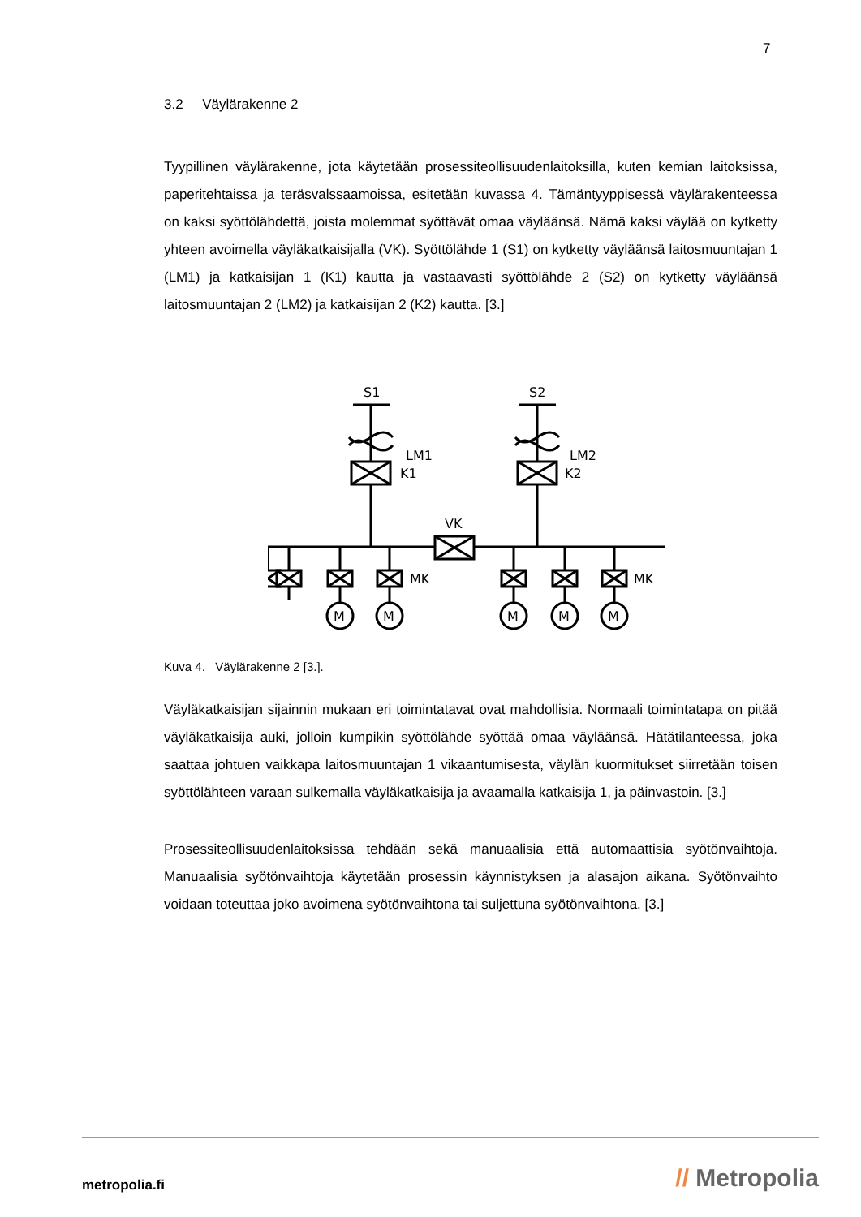7
3.2 Väylärakenne 2
Tyypillinen väylärakenne, jota käytetään prosessiteollisuudenlaitoksilla, kuten kemian laitoksissa, paperitehtaissa ja teräsvalssaamoissa, esitetään kuvassa 4. Tämäntyyppisessä väylärakenteessa on kaksi syöttölähdettä, joista molemmat syöttävät omaa väyläänsä. Nämä kaksi väylää on kytketty yhteen avoimella väyläkatkaisijalla (VK). Syöttölähde 1 (S1) on kytketty väyläänsä laitosmuuntajan 1 (LM1) ja katkaisijan 1 (K1) kautta ja vastaavasti syöttölähde 2 (S2) on kytketty väyläänsä laitosmuuntajan 2 (LM2) ja katkaisijan 2 (K2) kautta. [3.]
S1
S2
LM1
LM2
K1
K2
VK
MK
MK
M
M
M
M
M
Kuva 4. Väylärakenne 2 [3.].
Väyläkatkaisijan sijainnin mukaan eri toimintatavat ovat mahdollisia. Normaali toimintatapa on pitää väyläkatkaisija auki, jolloin kumpikin syöttölähde syöttää omaa väyläänsä. Hätätilanteessa, joka saattaa johtuen vaikkapa laitosmuuntajan 1 vikaantumisesta, väylän kuormitukset siirretään toisen syöttölähteen varaan sulkemalla väyläkatkaisija ja avaamalla katkaisija 1, ja päinvastoin. [3.]
Prosessiteollisuudenlaitoksissa tehdään sekä manuaalisia että automaattisia syötönvaihtoja. Manuaalisia syötönvaihtoja käytetään prosessin käynnistyksen ja alasajon aikana. Syötönvaihto voidaan toteuttaa joko avoimena syötönvaihtona tai suljettuna syötönvaihtona. [3.]
metropolia.fi // Metropolia